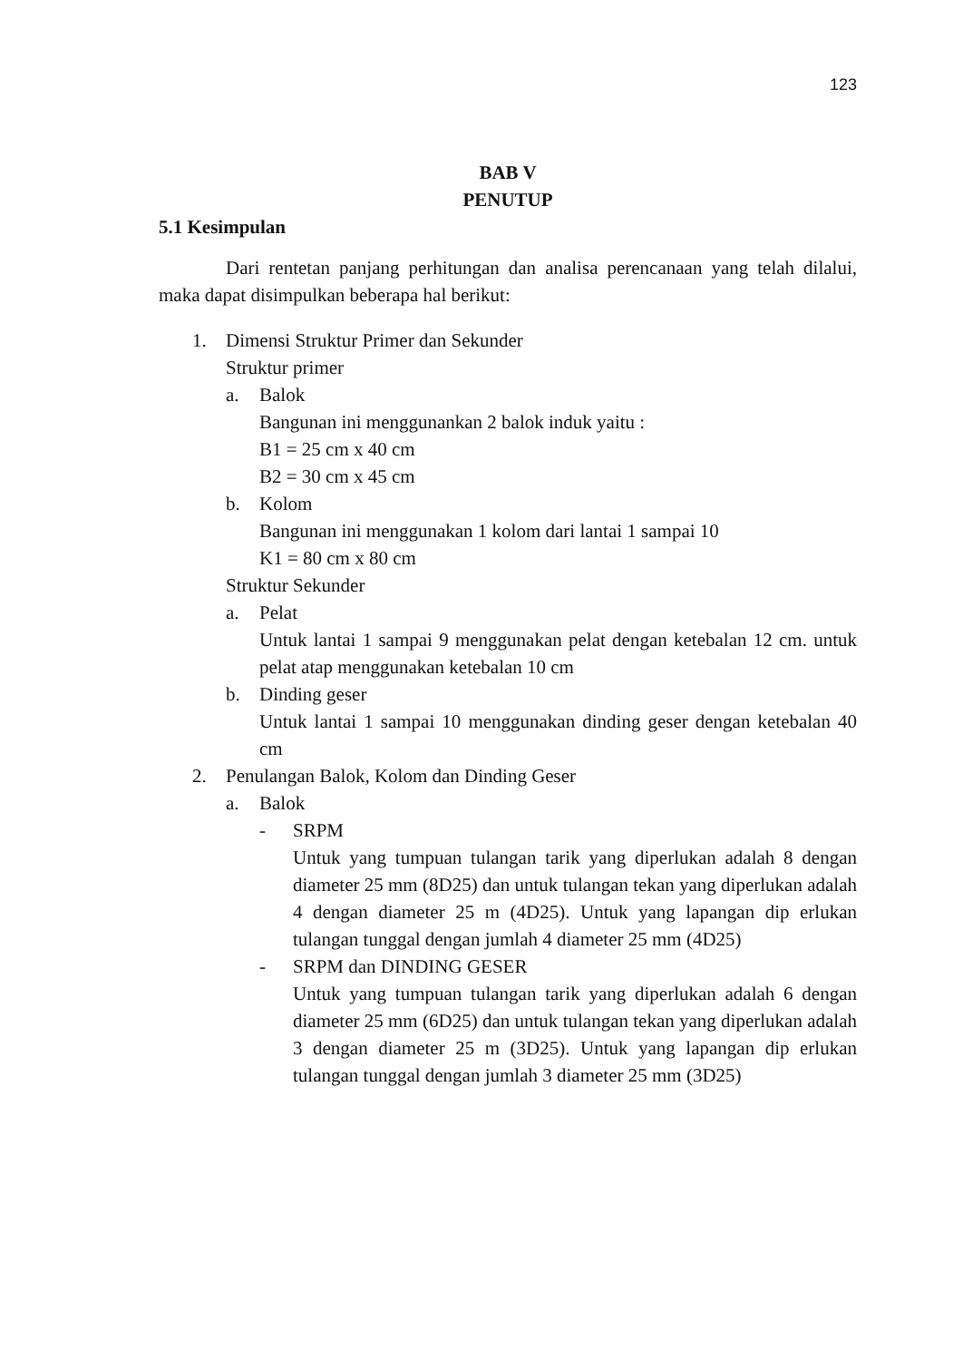123
BAB V
PENUTUP
5.1 Kesimpulan
Dari rentetan panjang perhitungan dan analisa perencanaan yang telah dilalui, maka dapat disimpulkan beberapa hal berikut:
1. Dimensi Struktur Primer dan Sekunder
Struktur primer
a. Balok
Bangunan ini menggunankan 2 balok induk yaitu :
B1 = 25 cm x 40 cm
B2 = 30 cm x 45 cm
b. Kolom
Bangunan ini menggunakan 1 kolom dari lantai 1 sampai 10
K1 = 80 cm x 80 cm
Struktur Sekunder
a. Pelat
Untuk lantai 1 sampai 9 menggunakan pelat dengan ketebalan 12 cm. untuk pelat atap menggunakan ketebalan 10 cm
b. Dinding geser
Untuk lantai 1 sampai 10 menggunakan dinding geser dengan ketebalan 40 cm
2. Penulangan Balok, Kolom dan Dinding Geser
a. Balok
- SRPM
Untuk yang tumpuan tulangan tarik yang diperlukan adalah 8 dengan diameter 25 mm (8D25) dan untuk tulangan tekan yang diperlukan adalah 4 dengan diameter 25 m (4D25). Untuk yang lapangan dip erlukan tulangan tunggal dengan jumlah 4 diameter 25 mm (4D25)
- SRPM dan DINDING GESER
Untuk yang tumpuan tulangan tarik yang diperlukan adalah 6 dengan diameter 25 mm (6D25) dan untuk tulangan tekan yang diperlukan adalah 3 dengan diameter 25 m (3D25). Untuk yang lapangan dip erlukan tulangan tunggal dengan jumlah 3 diameter 25 mm (3D25)